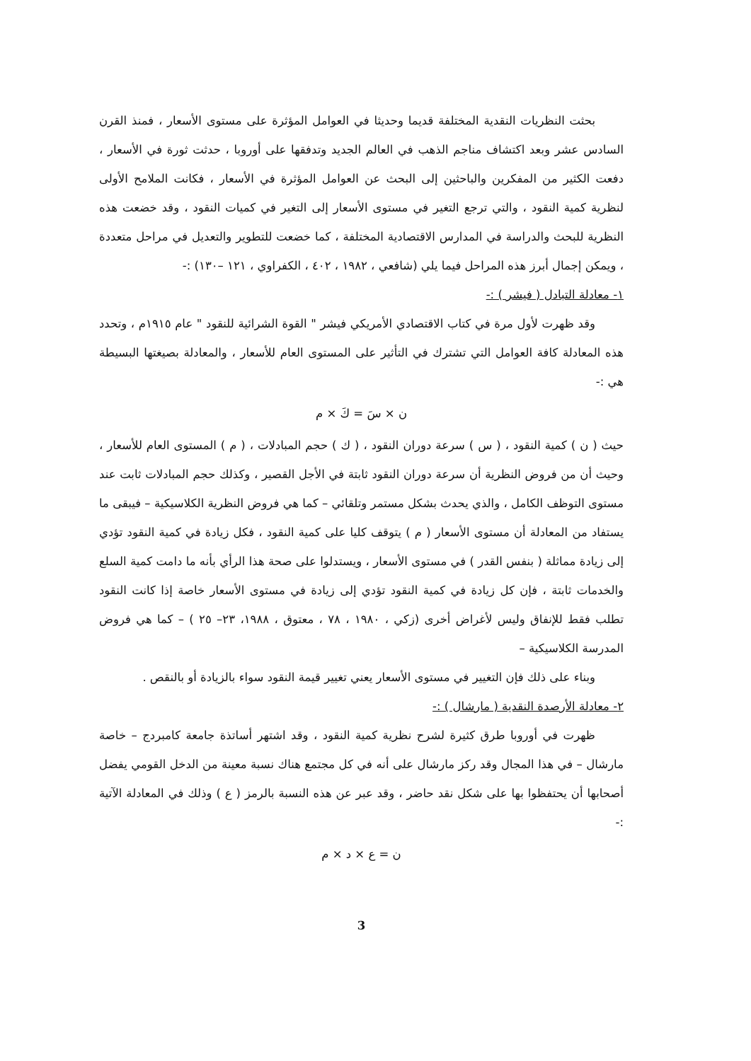بحثت النظريات النقدية المختلفة قديما وحديثا في العوامل المؤثرة على مستوى الأسعار ، فمنذ القرن السادس عشر وبعد اكتشاف مناجم الذهب في العالم الجديد وتدفقها على أوروبا ، حدثت ثورة في الأسعار ، دفعت الكثير من المفكرين والباحثين إلى البحث عن العوامل المؤثرة في الأسعار ، فكانت الملامح الأولى لنظرية كمية النقود ، والتي ترجع التغير في مستوى الأسعار إلى التغير في كميات النقود ، وقد خضعت هذه النظرية للبحث والدراسة في المدارس الاقتصادية المختلفة ، كما خضعت للتطوير والتعديل في مراحل متعددة ، ويمكن إجمال أبرز هذه المراحل فيما يلي (شافعي ، ١٩٨٢ ، ٤٠٢ ، الكفراوي ، ١٢١ –١٣٠) :-
١- معادلة التبادل ( فيشر ) :-
وقد ظهرت لأول مرة في كتاب الاقتصادي الأمريكي فيشر " القوة الشرائية للنقود " عام ١٩١٥م ، وتحدد هذه المعادلة كافة العوامل التي تشترك في التأثير على المستوى العام للأسعار ، والمعادلة بصيغتها البسيطة هي :-
ن × سَ = كَ × م
حيث ( ن ) كمية النقود ، ( س ) سرعة دوران النقود ، ( ك ) حجم المبادلات ، ( م ) المستوى العام للأسعار ، وحيث أن من فروض النظرية أن سرعة دوران النقود ثابتة في الأجل القصير ، وكذلك حجم المبادلات ثابت عند مستوى التوظف الكامل ، والذي يحدث بشكل مستمر وتلقائي – كما هي فروض النظرية الكلاسيكية – فيبقى ما يستفاد من المعادلة أن مستوى الأسعار ( م ) يتوقف كليا على كمية النقود ، فكل زيادة في كمية النقود تؤدي إلى زيادة مماثلة ( بنفس القدر ) في مستوى الأسعار ، ويستدلوا على صحة هذا الرأي بأنه ما دامت كمية السلع والخدمات ثابتة ، فإن كل زيادة في كمية النقود تؤدي إلى زيادة في مستوى الأسعار خاصة إذا كانت النقود تطلب فقط للإنفاق وليس لأغراض أخرى (زكي ، ١٩٨٠ ، ٧٨ ، معتوق ، ١٩٨٨، ٢٣– ٢٥ ) – كما هي فروض المدرسة الكلاسيكية –
وبناء على ذلك فإن التغيير في مستوى الأسعار يعني تغيير قيمة النقود سواء بالزيادة أو بالنقص .
٢- معادلة الأرصدة النقدية ( مارشال ) :-
ظهرت في أوروبا طرق كثيرة لشرح نظرية كمية النقود ، وقد اشتهر أساتذة جامعة كامبردج – خاصة مارشال – في هذا المجال وقد ركز مارشال على أنه في كل مجتمع هناك نسبة معينة من الدخل القومي يفضل أصحابها أن يحتفظوا بها على شكل نقد حاضر ، وقد عبر عن هذه النسبة بالرمز ( ع ) وذلك في المعادلة الآتية :-
ن = ع × د × م
3